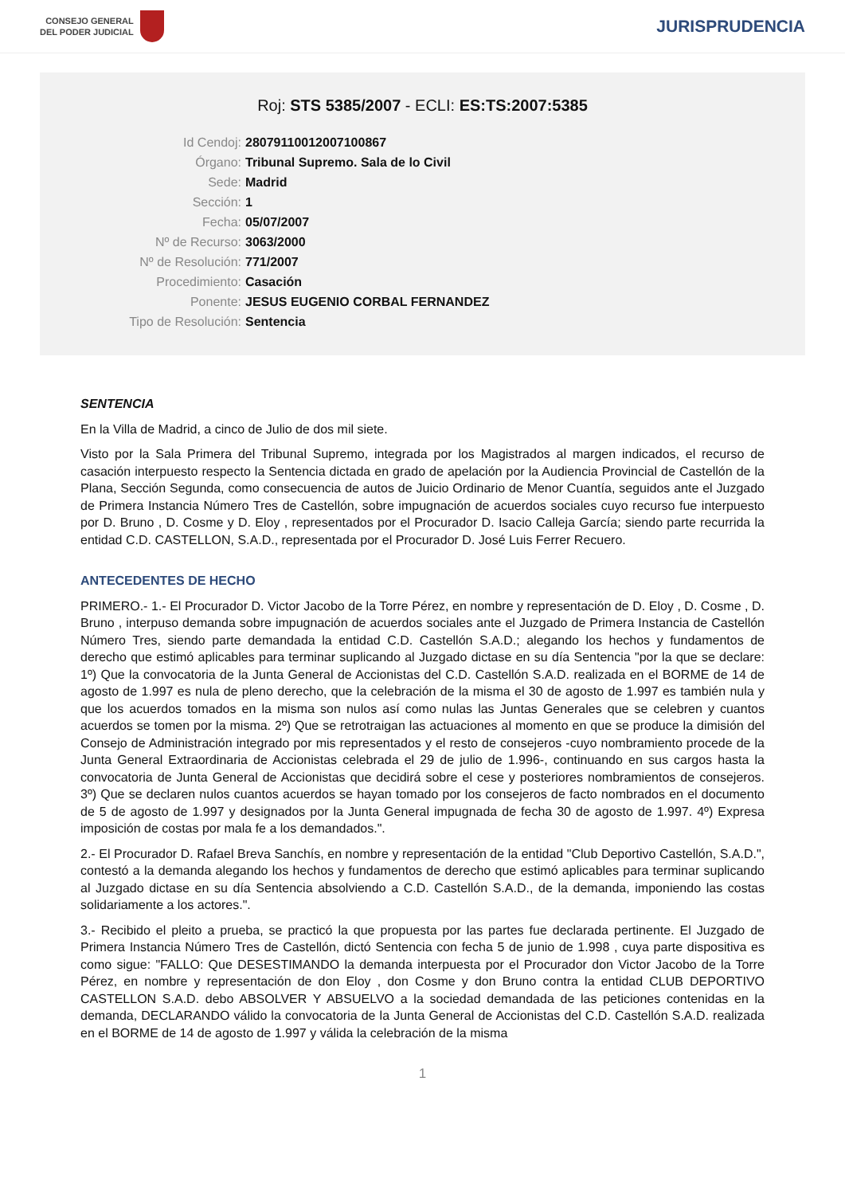CONSEJO GENERAL
DEL PODER JUDICIAL
JURISPRUDENCIA
Roj: STS 5385/2007 - ECLI: ES:TS:2007:5385
Id Cendoj: 28079110012007100867
Órgano: Tribunal Supremo. Sala de lo Civil
Sede: Madrid
Sección: 1
Fecha: 05/07/2007
Nº de Recurso: 3063/2000
Nº de Resolución: 771/2007
Procedimiento: Casación
Ponente: JESUS EUGENIO CORBAL FERNANDEZ
Tipo de Resolución: Sentencia
SENTENCIA
En la Villa de Madrid, a cinco de Julio de dos mil siete.
Visto por la Sala Primera del Tribunal Supremo, integrada por los Magistrados al margen indicados, el recurso de casación interpuesto respecto la Sentencia dictada en grado de apelación por la Audiencia Provincial de Castellón de la Plana, Sección Segunda, como consecuencia de autos de Juicio Ordinario de Menor Cuantía, seguidos ante el Juzgado de Primera Instancia Número Tres de Castellón, sobre impugnación de acuerdos sociales cuyo recurso fue interpuesto por D. Bruno , D. Cosme y D. Eloy , representados por el Procurador D. Isacio Calleja García; siendo parte recurrida la entidad C.D. CASTELLON, S.A.D., representada por el Procurador D. José Luis Ferrer Recuero.
ANTECEDENTES DE HECHO
PRIMERO.- 1.- El Procurador D. Victor Jacobo de la Torre Pérez, en nombre y representación de D. Eloy , D. Cosme , D. Bruno , interpuso demanda sobre impugnación de acuerdos sociales ante el Juzgado de Primera Instancia de Castellón Número Tres, siendo parte demandada la entidad C.D. Castellón S.A.D.; alegando los hechos y fundamentos de derecho que estimó aplicables para terminar suplicando al Juzgado dictase en su día Sentencia "por la que se declare: 1º) Que la convocatoria de la Junta General de Accionistas del C.D. Castellón S.A.D. realizada en el BORME de 14 de agosto de 1.997 es nula de pleno derecho, que la celebración de la misma el 30 de agosto de 1.997 es también nula y que los acuerdos tomados en la misma son nulos así como nulas las Juntas Generales que se celebren y cuantos acuerdos se tomen por la misma. 2º) Que se retrotraigan las actuaciones al momento en que se produce la dimisión del Consejo de Administración integrado por mis representados y el resto de consejeros -cuyo nombramiento procede de la Junta General Extraordinaria de Accionistas celebrada el 29 de julio de 1.996-, continuando en sus cargos hasta la convocatoria de Junta General de Accionistas que decidirá sobre el cese y posteriores nombramientos de consejeros. 3º) Que se declaren nulos cuantos acuerdos se hayan tomado por los consejeros de facto nombrados en el documento de 5 de agosto de 1.997 y designados por la Junta General impugnada de fecha 30 de agosto de 1.997. 4º) Expresa imposición de costas por mala fe a los demandados.".
2.- El Procurador D. Rafael Breva Sanchís, en nombre y representación de la entidad "Club Deportivo Castellón, S.A.D.", contestó a la demanda alegando los hechos y fundamentos de derecho que estimó aplicables para terminar suplicando al Juzgado dictase en su día Sentencia absolviendo a C.D. Castellón S.A.D., de la demanda, imponiendo las costas solidariamente a los actores.".
3.- Recibido el pleito a prueba, se practicó la que propuesta por las partes fue declarada pertinente. El Juzgado de Primera Instancia Número Tres de Castellón, dictó Sentencia con fecha 5 de junio de 1.998 , cuya parte dispositiva es como sigue: "FALLO: Que DESESTIMANDO la demanda interpuesta por el Procurador don Victor Jacobo de la Torre Pérez, en nombre y representación de don Eloy , don Cosme y don Bruno contra la entidad CLUB DEPORTIVO CASTELLON S.A.D. debo ABSOLVER Y ABSUELVO a la sociedad demandada de las peticiones contenidas en la demanda, DECLARANDO válido la convocatoria de la Junta General de Accionistas del C.D. Castellón S.A.D. realizada en el BORME de 14 de agosto de 1.997 y válida la celebración de la misma
1